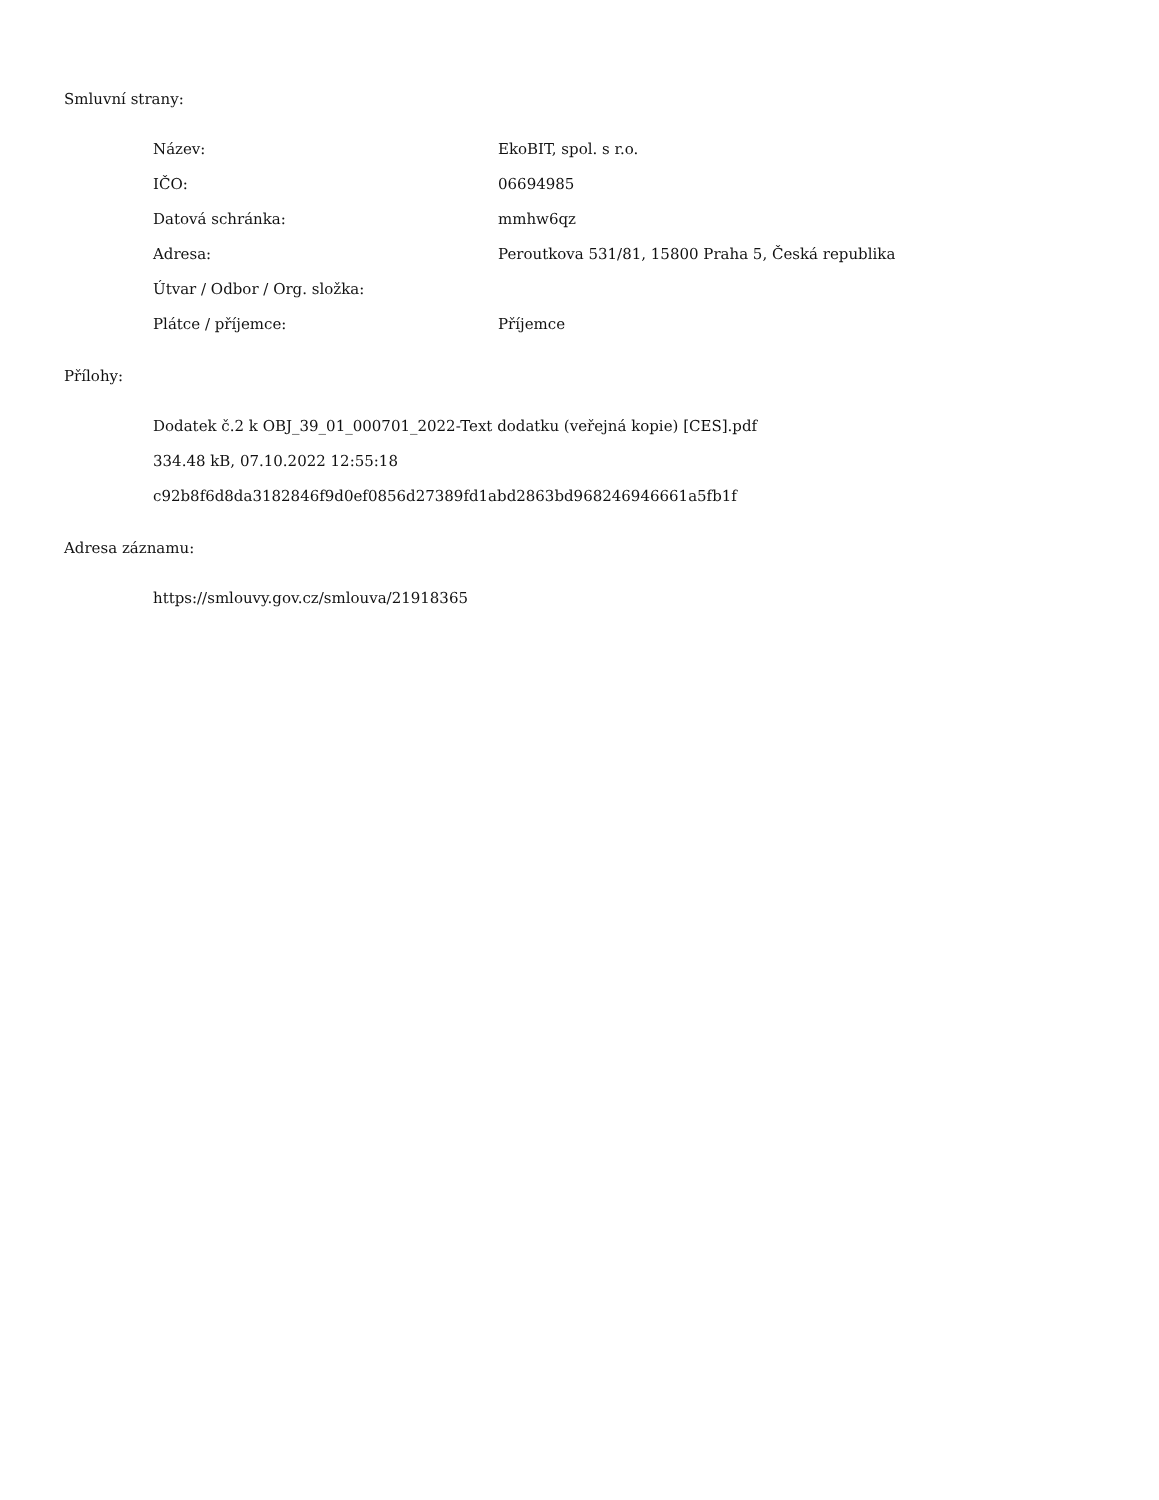Smluvní strany:
| Název: | EkoBIT, spol. s r.o. |
| IČO: | 06694985 |
| Datová schránka: | mmhw6qz |
| Adresa: | Peroutkova 531/81, 15800 Praha 5, Česká republika |
| Útvar / Odbor / Org. složka: | |
| Plátce / příjemce: | Příjemce |
Přílohy:
Dodatek č.2 k OBJ_39_01_000701_2022-Text dodatku (veřejná kopie) [CES].pdf
334.48 kB, 07.10.2022 12:55:18
c92b8f6d8da3182846f9d0ef0856d27389fd1abd2863bd968246946661a5fb1f
Adresa záznamu:
https://smlouvy.gov.cz/smlouva/21918365